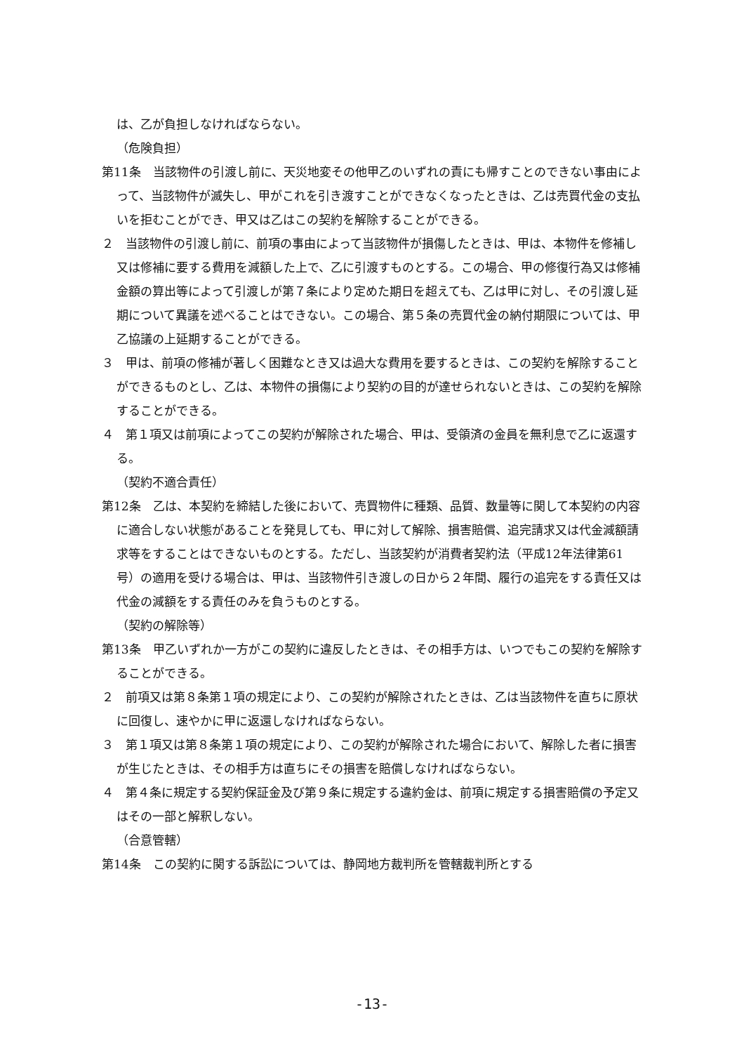は、乙が負担しなければならない。
（危険負担）
第11条　当該物件の引渡し前に、天災地変その他甲乙のいずれの責にも帰すことのできない事由によって、当該物件が滅失し、甲がこれを引き渡すことができなくなったときは、乙は売買代金の支払いを拒むことができ、甲又は乙はこの契約を解除することができる。
２　当該物件の引渡し前に、前項の事由によって当該物件が損傷したときは、甲は、本物件を修補し又は修補に要する費用を減額した上で、乙に引渡すものとする。この場合、甲の修復行為又は修補金額の算出等によって引渡しが第７条により定めた期日を超えても、乙は甲に対し、その引渡し延期について異議を述べることはできない。この場合、第５条の売買代金の納付期限については、甲乙協議の上延期することができる。
３　甲は、前項の修補が著しく困難なとき又は過大な費用を要するときは、この契約を解除することができるものとし、乙は、本物件の損傷により契約の目的が達せられないときは、この契約を解除することができる。
４　第１項又は前項によってこの契約が解除された場合、甲は、受領済の金員を無利息で乙に返還する。
（契約不適合責任）
第12条　乙は、本契約を締結した後において、売買物件に種類、品質、数量等に関して本契約の内容に適合しない状態があることを発見しても、甲に対して解除、損害賠償、追完請求又は代金減額請求等をすることはできないものとする。ただし、当該契約が消費者契約法（平成12年法律第61号）の適用を受ける場合は、甲は、当該物件引き渡しの日から２年間、履行の追完をする責任又は代金の減額をする責任のみを負うものとする。
（契約の解除等）
第13条　甲乙いずれか一方がこの契約に違反したときは、その相手方は、いつでもこの契約を解除することができる。
２　前項又は第８条第１項の規定により、この契約が解除されたときは、乙は当該物件を直ちに原状に回復し、速やかに甲に返還しなければならない。
３　第１項又は第８条第１項の規定により、この契約が解除された場合において、解除した者に損害が生じたときは、その相手方は直ちにその損害を賠償しなければならない。
４　第４条に規定する契約保証金及び第９条に規定する違約金は、前項に規定する損害賠償の予定又はその一部と解釈しない。
（合意管轄）
第14条　この契約に関する訴訟については、静岡地方裁判所を管轄裁判所とする
-13-